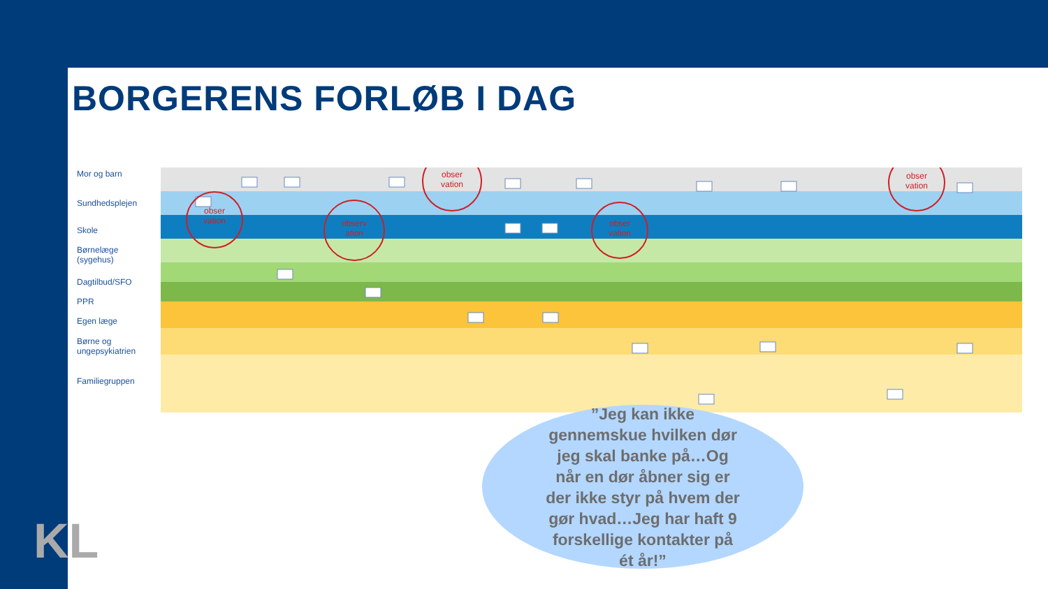BORGERENS FORLØB I DAG
Mor og barn
Sundhedsplejen
Skole
Børnelæge
(sygehus)
Dagtilbud/SFO
PPR
Egen læge
Børne og
ungepsykiatrien
Familiegruppen
obser
vation
observ
ation
obser
vation
obser
vation
obser
vation
”Jeg kan ikke
gennemskue hvilken dør
jeg skal banke på…Og
når en dør åbner sig er
der ikke styr på hvem der
gør hvad…Jeg har haft 9
forskellige kontakter på
ét år!”
KL